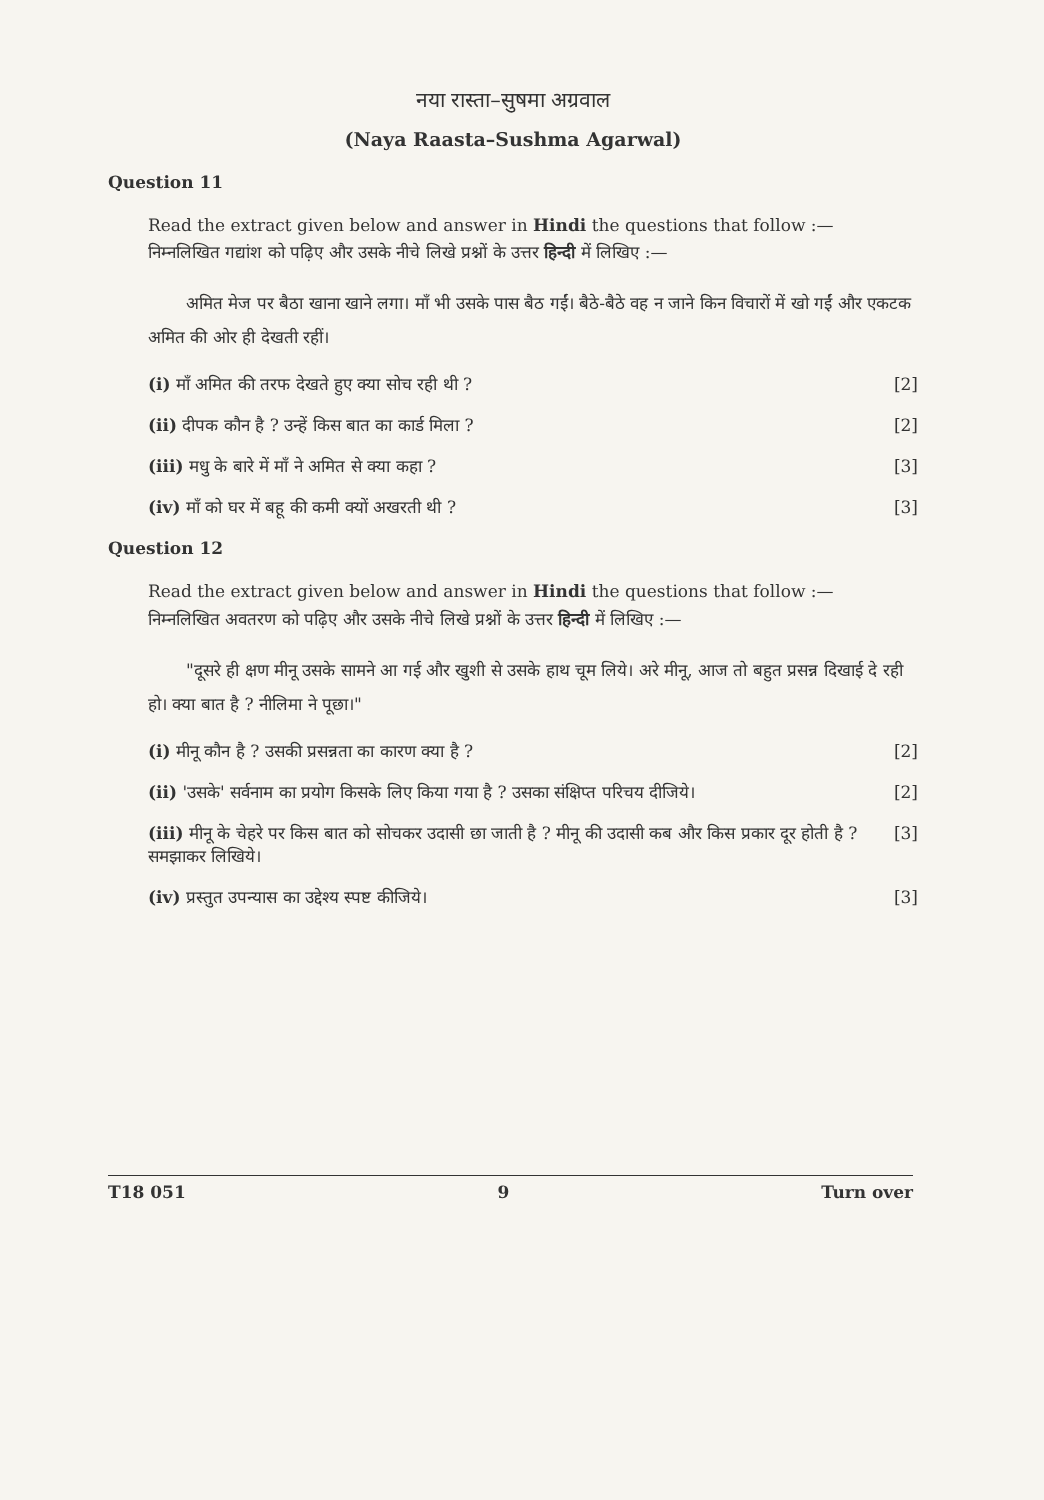नया रास्ता–सुषमा अग्रवाल
(Naya Raasta–Sushma Agarwal)
Question 11
Read the extract given below and answer in Hindi the questions that follow :—
निम्नलिखित गद्यांश को पढ़िए और उसके नीचे लिखे प्रश्नों के उत्तर हिन्दी में लिखिए :—
अमित मेज पर बैठा खाना खाने लगा। माँ भी उसके पास बैठ गईं। बैठे-बैठे वह न जाने किन विचारों में खो गईं और एकटक अमित की ओर ही देखती रहीं।
(i) माँ अमित की तरफ देखते हुए क्या सोच रही थी ? [2]
(ii) दीपक कौन है ? उन्हें किस बात का कार्ड मिला ? [2]
(iii) मधु के बारे में माँ ने अमित से क्या कहा ? [3]
(iv) माँ को घर में बहू की कमी क्यों अखरती थी ? [3]
Question 12
Read the extract given below and answer in Hindi the questions that follow :—
निम्नलिखित अवतरण को पढ़िए और उसके नीचे लिखे प्रश्नों के उत्तर हिन्दी में लिखिए :—
"दूसरे ही क्षण मीनू उसके सामने आ गई और खुशी से उसके हाथ चूम लिये। अरे मीनू, आज तो बहुत प्रसन्न दिखाई दे रही हो। क्या बात है ? नीलिमा ने पूछा।"
(i) मीनू कौन है ? उसकी प्रसन्नता का कारण क्या है ? [2]
(ii) 'उसके' सर्वनाम का प्रयोग किसके लिए किया गया है ? उसका संक्षिप्त परिचय दीजिये। [2]
(iii) मीनू के चेहरे पर किस बात को सोचकर उदासी छा जाती है ? मीनू की उदासी कब और किस प्रकार दूर होती है ? समझाकर लिखिये। [3]
(iv) प्रस्तुत उपन्यास का उद्देश्य स्पष्ट कीजिये। [3]
T18 051 9 Turn over